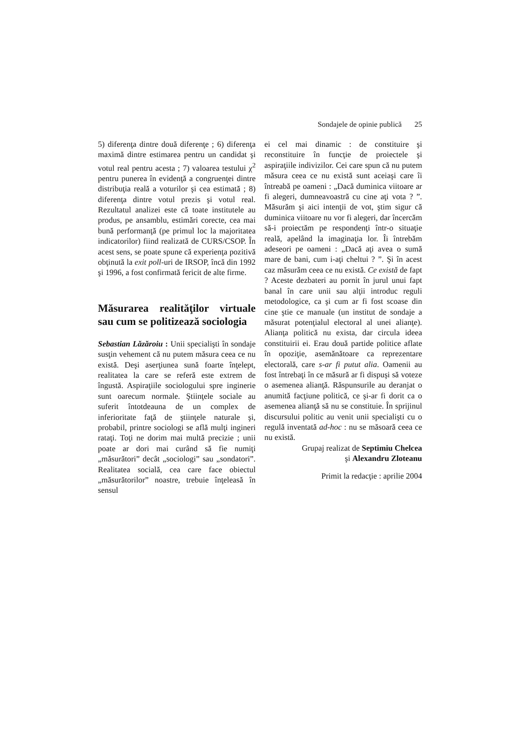Sondajele de opinie publică 25
5) diferenţa dintre două diferenţe ; 6) diferenţa maximă dintre estimarea pentru un candidat şi votul real pentru acesta ; 7) valoarea testului χ<sup>2</sup> pentru punerea în evidenţă a congruenţei dintre distribuţia reală a voturilor şi cea estimată ; 8) diferenţa dintre votul prezis şi votul real. Rezultatul analizei este că toate institutele au produs, pe ansamblu, estimări corecte, cea mai bună performanţă (pe primul loc la majoritatea indicatorilor) fiind realizată de CURS/CSOP. În acest sens, se poate spune că experienţa pozitivă obţinută la exit poll-uri de IRSOP, încă din 1992 şi 1996, a fost confirmată fericit de alte firme.
Măsurarea realităţilor virtuale sau cum se politizează sociologia
Sebastian Lăzăroiu : Unii specialişti în sondaje susţin vehement că nu putem măsura ceea ce nu există. Deşi aserţiunea sună foarte înţelept, realitatea la care se referă este extrem de îngustă. Aspiraţiile sociologului spre inginerie sunt oarecum normale. Ştiinţele sociale au suferit întotdeauna de un complex de inferioritate faţă de ştiinţele naturale şi, probabil, printre sociologi se află mulţi ingineri rataţi. Toţi ne dorim mai multă precizie ; unii poate ar dori mai curând să fie numiţi „măsurători” decât „sociologi” sau „sondatori”. Realitatea socială, cea care face obiectul „măsurătorilor” noastre, trebuie înţeleasă în sensul
ei cel mai dinamic : de constituire şi reconstituire în funcţie de proiectele şi aspiraţiile indivizilor. Cei care spun că nu putem măsura ceea ce nu există sunt aceiaşi care îi întreabă pe oameni : „Dacă duminica viitoare ar fi alegeri, dumneavoastră cu cine aţi vota ? ”. Măsurăm şi aici intenţii de vot, ştim sigur că duminica viitoare nu vor fi alegeri, dar încercăm să-i proiectăm pe respondenţi într-o situaţie reală, apelând la imaginaţia lor. Îi întrebăm adeseori pe oameni : „Dacă aţi avea o sumă mare de bani, cum i-aţi cheltui ? ”. Şi în acest caz măsurăm ceea ce nu există. Ce există de fapt ? Aceste dezbateri au pornit în jurul unui fapt banal în care unii sau alţii introduc reguli metodologice, ca şi cum ar fi fost scoase din cine ştie ce manuale (un institut de sondaje a măsurat potenţialul electoral al unei alianţe). Alianţa politică nu exista, dar circula ideea constituirii ei. Erau două partide politice aflate în opoziţie, asemănătoare ca reprezentare electorală, care s-ar fi putut alia. Oamenii au fost întrebaţi în ce măsură ar fi dispuşi să voteze o asemenea alianţă. Răspunsurile au deranjat o anumită facţiune politică, ce şi-ar fi dorit ca o asemenea alianţă să nu se constituie. În sprijinul discursului politic au venit unii specialişti cu o regulă inventată ad-hoc : nu se măsoară ceea ce nu există.
Grupaj realizat de Septimiu Chelcea
şi Alexandru Zloteanu
Primit la redacţie : aprilie 2004